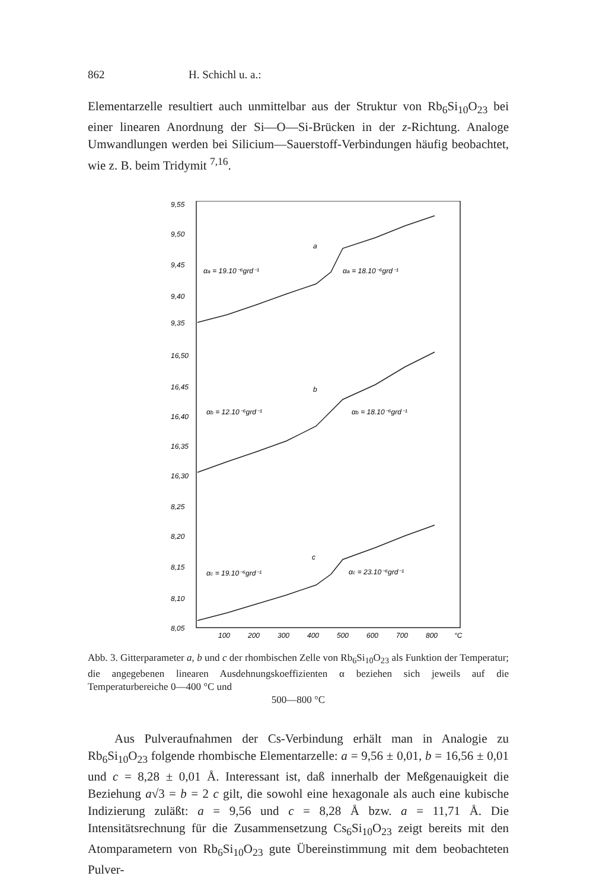862 H. Schichl u. a.:
Elementarzelle resultiert auch unmittelbar aus der Struktur von Rb<sub>6</sub>Si<sub>10</sub>O<sub>23</sub> bei einer linearen Anordnung der Si—O—Si-Brücken in der z-Richtung. Analoge Umwandlungen werden bei Silicium—Sauerstoff-Verbindungen häufig beobachtet, wie z. B. beim Tridymit <sup>7,16</sup>.
9,55
9,50
9,45
9,40
9,35
16,50
16,45
16,40
16,35
16,30
8,25
8,20
8,15
8,10
8,05
a
αa = 19.10⁻⁶grd⁻¹
αa = 18.10⁻⁶grd⁻¹
b
αb = 12.10⁻⁶grd⁻¹
αb = 18.10⁻⁶grd⁻¹
c
αc = 19.10⁻⁶grd⁻¹
αc = 23.10⁻⁶grd⁻¹
100
200
300
400
500
600
700
800
°C
Abb. 3. Gitterparameter a, b und c der rhombischen Zelle von Rb<sub>6</sub>Si<sub>10</sub>O<sub>23</sub> als Funktion der Temperatur; die angegebenen linearen Ausdehnungskoeffizienten α beziehen sich jeweils auf die Temperaturbereiche 0—400 °C und
500—800 °C
Aus Pulveraufnahmen der Cs-Verbindung erhält man in Analogie zu Rb<sub>6</sub>Si<sub>10</sub>O<sub>23</sub> folgende rhombische Elementarzelle: a = 9,56 ± 0,01, b = 16,56 ± 0,01 und c = 8,28 ± 0,01 Å. Interessant ist, daß innerhalb der Meßgenauigkeit die Beziehung a√3 = b = 2 c gilt, die sowohl eine hexagonale als auch eine kubische Indizierung zuläßt: a = 9,56 und c = 8,28 Å bzw. a = 11,71 Å. Die Intensitätsrechnung für die Zusammensetzung Cs<sub>6</sub>Si<sub>10</sub>O<sub>23</sub> zeigt bereits mit den Atomparametern von Rb<sub>6</sub>Si<sub>10</sub>O<sub>23</sub> gute Übereinstimmung mit dem beobachteten Pulver-